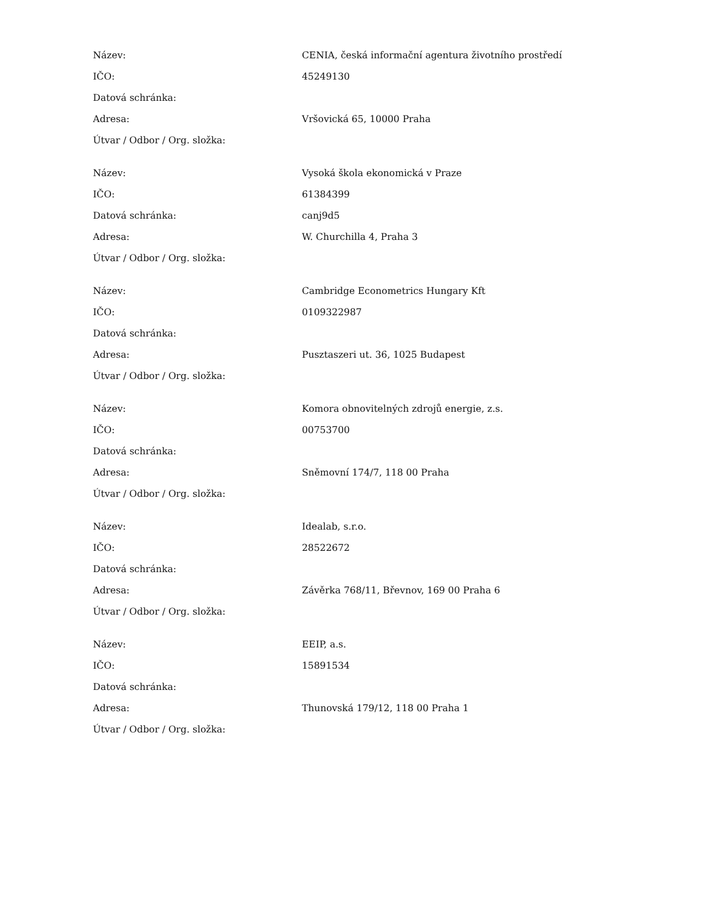| Název: | CENIA, česká informační agentura životního prostředí |
| IČO: | 45249130 |
| Datová schránka: | |
| Adresa: | Vršovická 65, 10000 Praha |
| Útvar / Odbor / Org. složka: | |
| Název: | Vysoká škola ekonomická v Praze |
| IČO: | 61384399 |
| Datová schránka: | canj9d5 |
| Adresa: | W. Churchilla 4, Praha 3 |
| Útvar / Odbor / Org. složka: | |
| Název: | Cambridge Econometrics Hungary Kft |
| IČO: | 0109322987 |
| Datová schránka: | |
| Adresa: | Pusztaszeri ut. 36, 1025 Budapest |
| Útvar / Odbor / Org. složka: | |
| Název: | Komora obnovitelných zdrojů energie, z.s. |
| IČO: | 00753700 |
| Datová schránka: | |
| Adresa: | Sněmovní 174/7, 118 00 Praha |
| Útvar / Odbor / Org. složka: | |
| Název: | Idealab, s.r.o. |
| IČO: | 28522672 |
| Datová schránka: | |
| Adresa: | Závěrka 768/11, Břevnov, 169 00 Praha 6 |
| Útvar / Odbor / Org. složka: | |
| Název: | EEIP, a.s. |
| IČO: | 15891534 |
| Datová schránka: | |
| Adresa: | Thunovská 179/12, 118 00 Praha 1 |
| Útvar / Odbor / Org. složka: | |